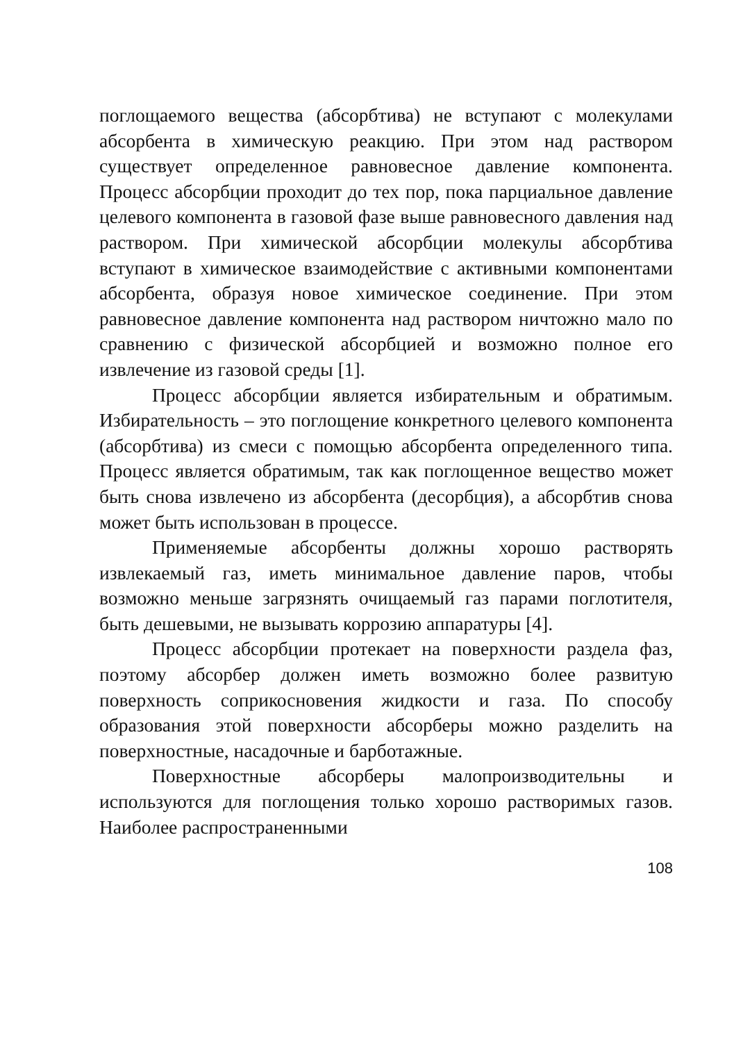поглощаемого вещества (абсорбтива) не вступают с молекулами абсорбента в химическую реакцию. При этом над раствором существует определенное равновесное давление компонента. Процесс абсорбции проходит до тех пор, пока парциальное давление целевого компонента в газовой фазе выше равновесного давления над раствором. При химической абсорбции молекулы абсорбтива вступают в химическое взаимодействие с активными компонентами абсорбента, образуя новое химическое соединение. При этом равновесное давление компонента над раствором ничтожно мало по сравнению с физической абсорбцией и возможно полное его извлечение из газовой среды [1].
Процесс абсорбции является избирательным и обратимым. Избирательность – это поглощение конкретного целевого компонента (абсорбтива) из смеси с помощью абсорбента определенного типа. Процесс является обратимым, так как поглощенное вещество может быть снова извлечено из абсорбента (десорбция), а абсорбтив снова может быть использован в процессе.
Применяемые абсорбенты должны хорошо растворять извлекаемый газ, иметь минимальное давление паров, чтобы возможно меньше загрязнять очищаемый газ парами поглотителя, быть дешевыми, не вызывать коррозию аппаратуры [4].
Процесс абсорбции протекает на поверхности раздела фаз, поэтому абсорбер должен иметь возможно более развитую поверхность соприкосновения жидкости и газа. По способу образования этой поверхности абсорберы можно разделить на поверхностные, насадочные и барботажные.
Поверхностные абсорберы малопроизводительны и используются для поглощения только хорошо растворимых газов. Наиболее распространенными
108